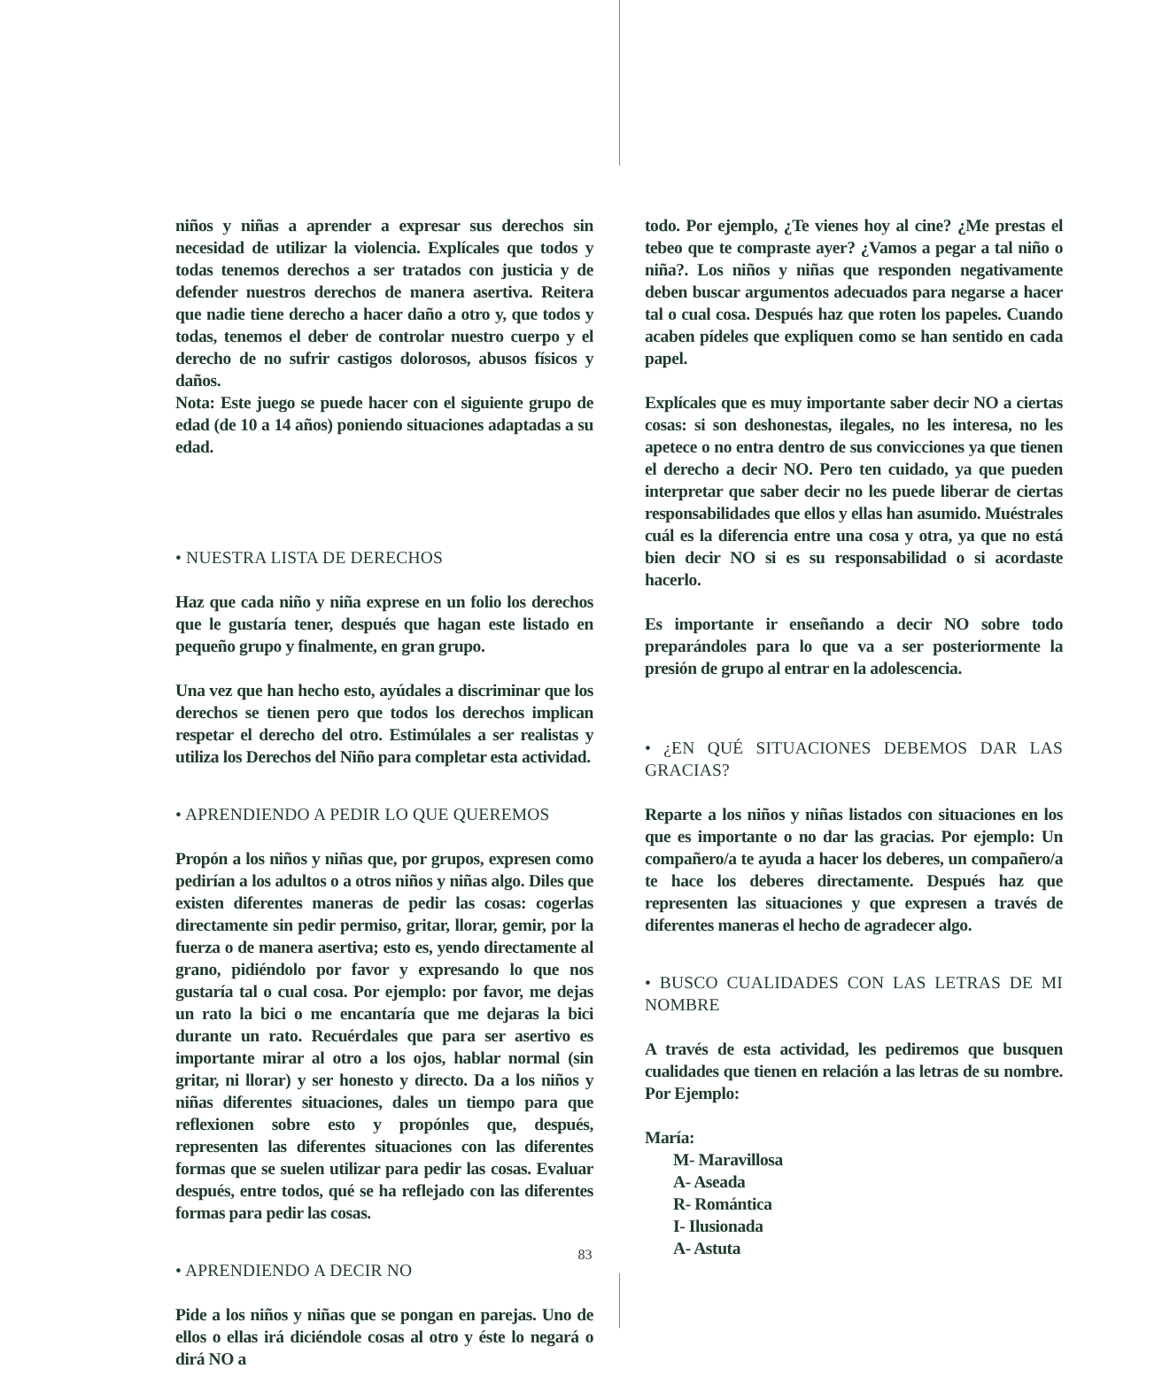niños y niñas a aprender a expresar sus derechos sin necesidad de utilizar la violencia. Explícales que todos y todas tenemos derechos a ser tratados con justicia y de defender nuestros derechos de manera asertiva. Reitera que nadie tiene derecho a hacer daño a otro y, que todos y todas, tenemos el deber de controlar nuestro cuerpo y el derecho de no sufrir castigos dolorosos, abusos físicos y daños.
Nota: Este juego se puede hacer con el siguiente grupo de edad (de 10 a 14 años) poniendo situaciones adaptadas a su edad.
• NUESTRA LISTA DE DERECHOS
Haz que cada niño y niña exprese en un folio los derechos que le gustaría tener, después que hagan este listado en pequeño grupo y finalmente, en gran grupo.
Una vez que han hecho esto, ayúdales a discriminar que los derechos se tienen pero que todos los derechos implican respetar el derecho del otro. Estimúlales a ser realistas y utiliza los Derechos del Niño para completar esta actividad.
• APRENDIENDO A PEDIR LO QUE QUEREMOS
Propón a los niños y niñas que, por grupos, expresen como pedirían a los adultos o a otros niños y niñas algo. Diles que existen diferentes maneras de pedir las cosas: cogerlas directamente sin pedir permiso, gritar, llorar, gemir, por la fuerza o de manera asertiva; esto es, yendo directamente al grano, pidiéndolo por favor y expresando lo que nos gustaría tal o cual cosa. Por ejemplo: por favor, me dejas un rato la bici o me encantaría que me dejaras la bici durante un rato. Recuérdales que para ser asertivo es importante mirar al otro a los ojos, hablar normal (sin gritar, ni llorar) y ser honesto y directo. Da a los niños y niñas diferentes situaciones, dales un tiempo para que reflexionen sobre esto y propónles que, después, representen las diferentes situaciones con las diferentes formas que se suelen utilizar para pedir las cosas. Evaluar después, entre todos, qué se ha reflejado con las diferentes formas para pedir las cosas.
• APRENDIENDO A DECIR NO
Pide a los niños y niñas que se pongan en parejas. Uno de ellos o ellas irá diciéndole cosas al otro y éste lo negará o dirá NO a
todo. Por ejemplo, ¿Te vienes hoy al cine? ¿Me prestas el tebeo que te compraste ayer? ¿Vamos a pegar a tal niño o niña?. Los niños y niñas que responden negativamente deben buscar argumentos adecuados para negarse a hacer tal o cual cosa. Después haz que roten los papeles. Cuando acaben pídeles que expliquen como se han sentido en cada papel.
Explícales que es muy importante saber decir NO a ciertas cosas: si son deshonestas, ilegales, no les interesa, no les apetece o no entra dentro de sus convicciones ya que tienen el derecho a decir NO. Pero ten cuidado, ya que pueden interpretar que saber decir no les puede liberar de ciertas responsabilidades que ellos y ellas han asumido. Muéstrales cuál es la diferencia entre una cosa y otra, ya que no está bien decir NO si es su responsabilidad o si acordaste hacerlo.
Es importante ir enseñando a decir NO sobre todo preparándoles para lo que va a ser posteriormente la presión de grupo al entrar en la adolescencia.
• ¿EN QUÉ SITUACIONES DEBEMOS DAR LAS GRACIAS?
Reparte a los niños y niñas listados con situaciones en los que es importante o no dar las gracias. Por ejemplo: Un compañero/a te ayuda a hacer los deberes, un compañero/a te hace los deberes directamente. Después haz que representen las situaciones y que expresen a través de diferentes maneras el hecho de agradecer algo.
• BUSCO CUALIDADES CON LAS LETRAS DE MI NOMBRE
A través de esta actividad, les pediremos que busquen cualidades que tienen en relación a las letras de su nombre. Por Ejemplo:
María:
M- Maravillosa
A- Aseada
R- Romántica
I- Ilusionada
A- Astuta
83